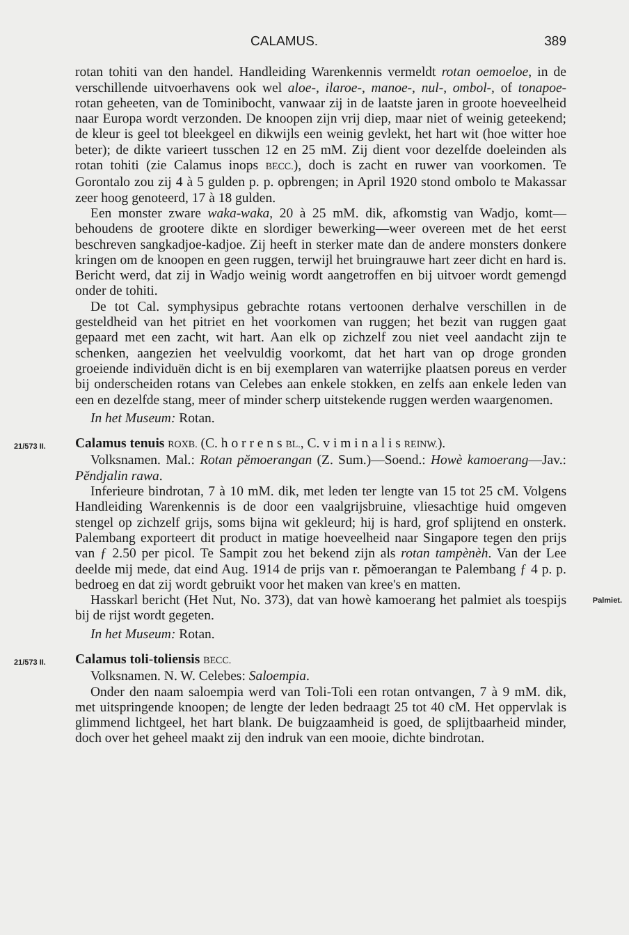CALAMUS. 389
rotan tohiti van den handel. Handleiding Warenkennis vermeldt rotan oemoeloe, in de verschillende uitvoerhavens ook wel aloe-, ilaroe-, manoe-, nul-, ombol-, of tonapoe-rotan geheeten, van de Tominibocht, vanwaar zij in de laatste jaren in groote hoeveelheid naar Europa wordt verzonden. De knoopen zijn vrij diep, maar niet of weinig geteekend; de kleur is geel tot bleekgeel en dikwijls een weinig gevlekt, het hart wit (hoe witter hoe beter); de dikte varieert tusschen 12 en 25 mM. Zij dient voor dezelfde doeleinden als rotan tohiti (zie Calamus inops BECC.), doch is zacht en ruwer van voorkomen. Te Gorontalo zou zij 4 à 5 gulden p. p. opbrengen; in April 1920 stond ombolo te Makassar zeer hoog genoteerd, 17 à 18 gulden.
Een monster zware waka-waka, 20 à 25 mM. dik, afkomstig van Wadjo, komt—behoudens de grootere dikte en slordiger bewerking—weer overeen met de het eerst beschreven sangkadjoe-kadjoe. Zij heeft in sterker mate dan de andere monsters donkere kringen om de knoopen en geen ruggen, terwijl het bruingrauwe hart zeer dicht en hard is. Bericht werd, dat zij in Wadjo weinig wordt aangetroffen en bij uitvoer wordt gemengd onder de tohiti.
De tot Cal. symphysipus gebrachte rotans vertoonen derhalve verschillen in de gesteldheid van het pitriet en het voorkomen van ruggen; het bezit van ruggen gaat gepaard met een zacht, wit hart. Aan elk op zichzelf zou niet veel aandacht zijn te schenken, aangezien het veelvuldig voorkomt, dat het hart van op droge gronden groeiende individuën dicht is en bij exemplaren van waterrijke plaatsen poreus en verder bij onderscheiden rotans van Celebes aan enkele stokken, en zelfs aan enkele leden van een en dezelfde stang, meer of minder scherp uitstekende ruggen werden waargenomen.
In het Museum: Rotan.
21/573 II.
Calamus tenuis ROXB. (C. h o r r e n s BL., C. v i m i n a l i s REINW.).
Volksnamen. Mal.: Rotan pĕmoerangan (Z. Sum.)—Soend.: Howè kamoerang—Jav.: Pĕndjalin rawa.
Inferieure bindrotan, 7 à 10 mM. dik, met leden ter lengte van 15 tot 25 cM. Volgens Handleiding Warenkennis is de door een vaalgrijsbruine, vliesachtige huid omgeven stengel op zichzelf grijs, soms bijna wit gekleurd; hij is hard, grof splijtend en onsterk. Palembang exporteert dit product in matige hoeveelheid naar Singapore tegen den prijs van ƒ 2.50 per picol. Te Sampit zou het bekend zijn als rotan tampènèh. Van der Lee deelde mij mede, dat eind Aug. 1914 de prijs van r. pĕmoerangan te Palembang ƒ 4 p. p. bedroeg en dat zij wordt gebruikt voor het maken van kree's en matten.
Palmiet. Hasskarl bericht (Het Nut, No. 373), dat van howè kamoerang het palmiet als toespijs bij de rijst wordt gegeten.
In het Museum: Rotan.
21/573 II.
Calamus toli-toliensis BECC.
Volksnamen. N. W. Celebes: Saloempia.
Onder den naam saloempia werd van Toli-Toli een rotan ontvangen, 7 à 9 mM. dik, met uitspringende knoopen; de lengte der leden bedraagt 25 tot 40 cM. Het oppervlak is glimmend lichtgeel, het hart blank. De buigzaamheid is goed, de splijtbaarheid minder, doch over het geheel maakt zij den indruk van een mooie, dichte bindrotan.